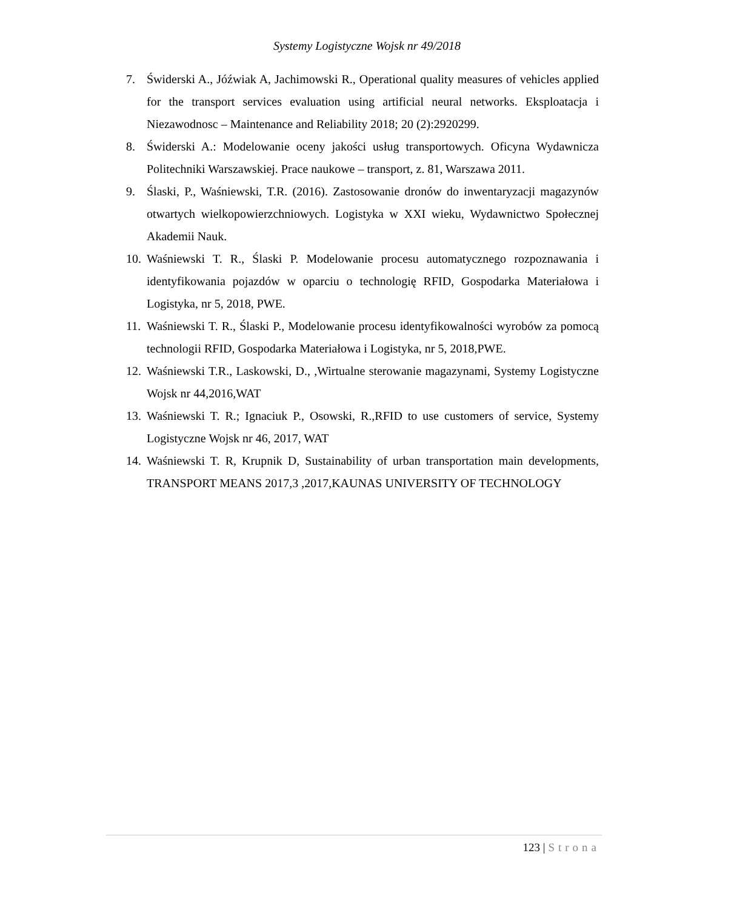Systemy Logistyczne Wojsk nr 49/2018
7. Świderski A., Jóźwiak A, Jachimowski R., Operational quality measures of vehicles applied for the transport services evaluation using artificial neural networks. Eksploatacja i Niezawodnosc – Maintenance and Reliability 2018; 20 (2):2920299.
8. Świderski A.: Modelowanie oceny jakości usług transportowych. Oficyna Wydawnicza Politechniki Warszawskiej. Prace naukowe – transport, z. 81, Warszawa 2011.
9. Ślaski, P., Waśniewski, T.R. (2016). Zastosowanie dronów do inwentaryzacji magazynów otwartych wielkopowierzchniowych. Logistyka w XXI wieku, Wydawnictwo Społecznej Akademii Nauk.
10. Waśniewski T. R., Ślaski P. Modelowanie procesu automatycznego rozpoznawania i identyfikowania pojazdów w oparciu o technologię RFID, Gospodarka Materiałowa i Logistyka, nr 5, 2018, PWE.
11. Waśniewski T. R., Ślaski P., Modelowanie procesu identyfikowalności wyrobów za pomocą technologii RFID, Gospodarka Materiałowa i Logistyka, nr 5, 2018,PWE.
12. Waśniewski T.R., Laskowski, D., ,Wirtualne sterowanie magazynami, Systemy Logistyczne Wojsk nr 44,2016,WAT
13. Waśniewski T. R.; Ignaciuk P., Osowski, R.,RFID to use customers of service, Systemy Logistyczne Wojsk nr 46, 2017, WAT
14. Waśniewski T. R, Krupnik D, Sustainability of urban transportation main developments, TRANSPORT MEANS 2017,3 ,2017,KAUNAS UNIVERSITY OF TECHNOLOGY
123 | Strona